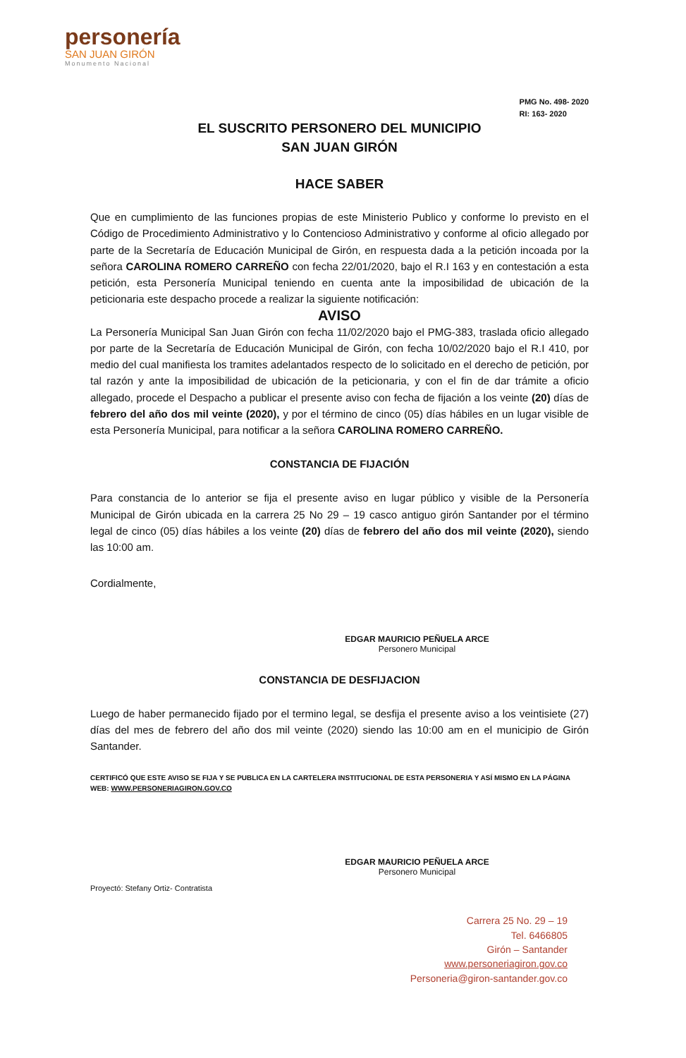personería
SAN JUAN GIRÓN
Monumento Nacional
PMG No. 498- 2020
RI: 163- 2020
EL SUSCRITO PERSONERO DEL MUNICIPIO
SAN JUAN GIRÓN
HACE SABER
Que en cumplimiento de las funciones propias de este Ministerio Publico y conforme lo previsto en el Código de Procedimiento Administrativo y lo Contencioso Administrativo y conforme al oficio allegado por parte de la Secretaría de Educación Municipal de Girón, en respuesta dada a la petición incoada por la señora CAROLINA ROMERO CARREÑO con fecha 22/01/2020, bajo el R.I 163 y en contestación a esta petición, esta Personería Municipal teniendo en cuenta ante la imposibilidad de ubicación de la peticionaria este despacho procede a realizar la siguiente notificación:
AVISO
La Personería Municipal San Juan Girón con fecha 11/02/2020 bajo el PMG-383, traslada oficio allegado por parte de la Secretaría de Educación Municipal de Girón, con fecha 10/02/2020 bajo el R.I 410, por medio del cual manifiesta los tramites adelantados respecto de lo solicitado en el derecho de petición, por tal razón y ante la imposibilidad de ubicación de la peticionaria, y con el fin de dar trámite a oficio allegado, procede el Despacho a publicar el presente aviso con fecha de fijación a los veinte (20) días de febrero del año dos mil veinte (2020), y por el término de cinco (05) días hábiles en un lugar visible de esta Personería Municipal, para notificar a la señora CAROLINA ROMERO CARREÑO.
CONSTANCIA DE FIJACIÓN
Para constancia de lo anterior se fija el presente aviso en lugar público y visible de la Personería Municipal de Girón ubicada en la carrera 25 No 29 – 19 casco antiguo girón Santander por el término legal de cinco (05) días hábiles a los veinte (20) días de febrero del año dos mil veinte (2020), siendo las 10:00 am.
Cordialmente,
EDGAR MAURICIO PEÑUELA ARCE
Personero Municipal
CONSTANCIA DE DESFIJACION
Luego de haber permanecido fijado por el termino legal, se desfija el presente aviso a los veintisiete (27) días del mes de febrero del año dos mil veinte (2020) siendo las 10:00 am en el municipio de Girón Santander.
CERTIFICÓ QUE ESTE AVISO SE FIJA Y SE PUBLICA EN LA CARTELERA INSTITUCIONAL DE ESTA PERSONERIA Y ASÍ MISMO EN LA PÁGINA WEB: WWW.PERSONERIAGIRON.GOV.CO
EDGAR MAURICIO PEÑUELA ARCE
Personero Municipal
Proyectó: Stefany Ortiz- Contratista
Carrera 25 No. 29 – 19
Tel. 6466805
Girón – Santander
www.personeriagiron.gov.co
Personeria@giron-santander.gov.co